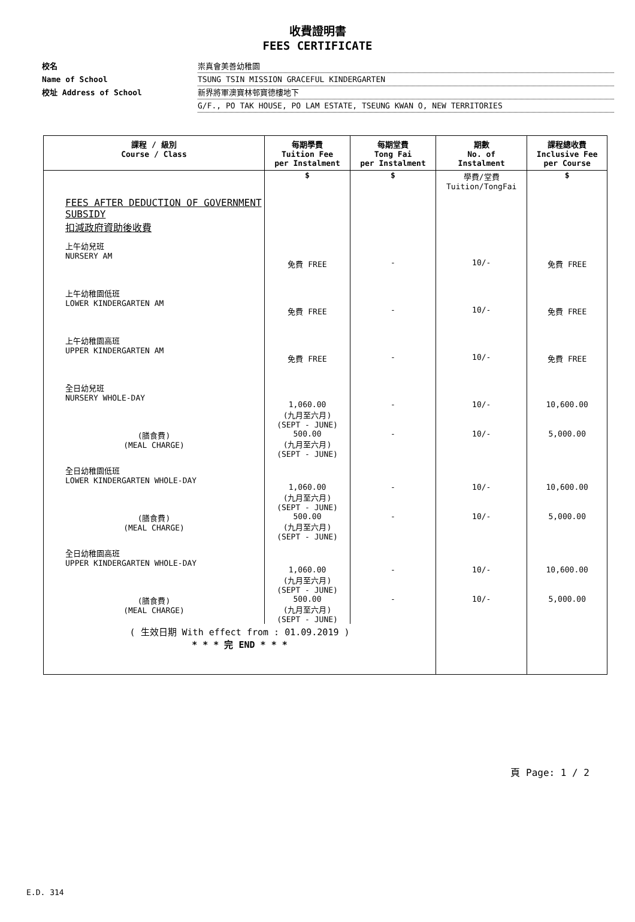收費證明書
FEES CERTIFICATE
校名 崇真會美善幼稚園
Name of School TSUNG TSIN MISSION GRACEFUL KINDERGARTEN
校址 Address of School 新界將軍澳寶林邨寶德樓地下
G/F., PO TAK HOUSE, PO LAM ESTATE, TSEUNG KWAN O, NEW TERRITORIES
| 課程 / 級別 Course / Class | 每期學費 Tuition Fee per Instalment | 每期堂費 Tong Fai per Instalment | 期數 No. of Instalment | 課程總收費 Inclusive Fee per Course |
| --- | --- | --- | --- | --- |
| | $ | $ | 學費/堂費 Tuition/TongFai | $ |
| FEES AFTER DEDUCTION OF GOVERNMENT SUBSIDY 扣減政府資助後收費 | | | | |
| 上午幼兒班 NURSERY AM | 免費 FREE | - | 10/- | 免費 FREE |
| 上午幼稚園低班 LOWER KINDERGARTEN AM | 免費 FREE | - | 10/- | 免費 FREE |
| 上午幼稚園高班 UPPER KINDERGARTEN AM | 免費 FREE | - | 10/- | 免費 FREE |
| 全日幼兒班 NURSERY WHOLE-DAY | 1,060.00 (九月至六月) (SEPT - JUNE) | - | 10/- | 10,600.00 |
| (膳食費) (MEAL CHARGE) | 500.00 (九月至六月) (SEPT - JUNE) | - | 10/- | 5,000.00 |
| 全日幼稚園低班 LOWER KINDERGARTEN WHOLE-DAY | 1,060.00 (九月至六月) (SEPT - JUNE) | - | 10/- | 10,600.00 |
| (膳食費) (MEAL CHARGE) | 500.00 (九月至六月) (SEPT - JUNE) | - | 10/- | 5,000.00 |
| 全日幼稚園高班 UPPER KINDERGARTEN WHOLE-DAY | 1,060.00 (九月至六月) (SEPT - JUNE) | - | 10/- | 10,600.00 |
| (膳食費) (MEAL CHARGE) | 500.00 (九月至六月) (SEPT - JUNE) | - | 10/- | 5,000.00 |
| ( 生效日期 With effect from : 01.09.2019 ) * * * 完 END * * * | | | | |
頁 Page: 1 / 2
E.D. 314